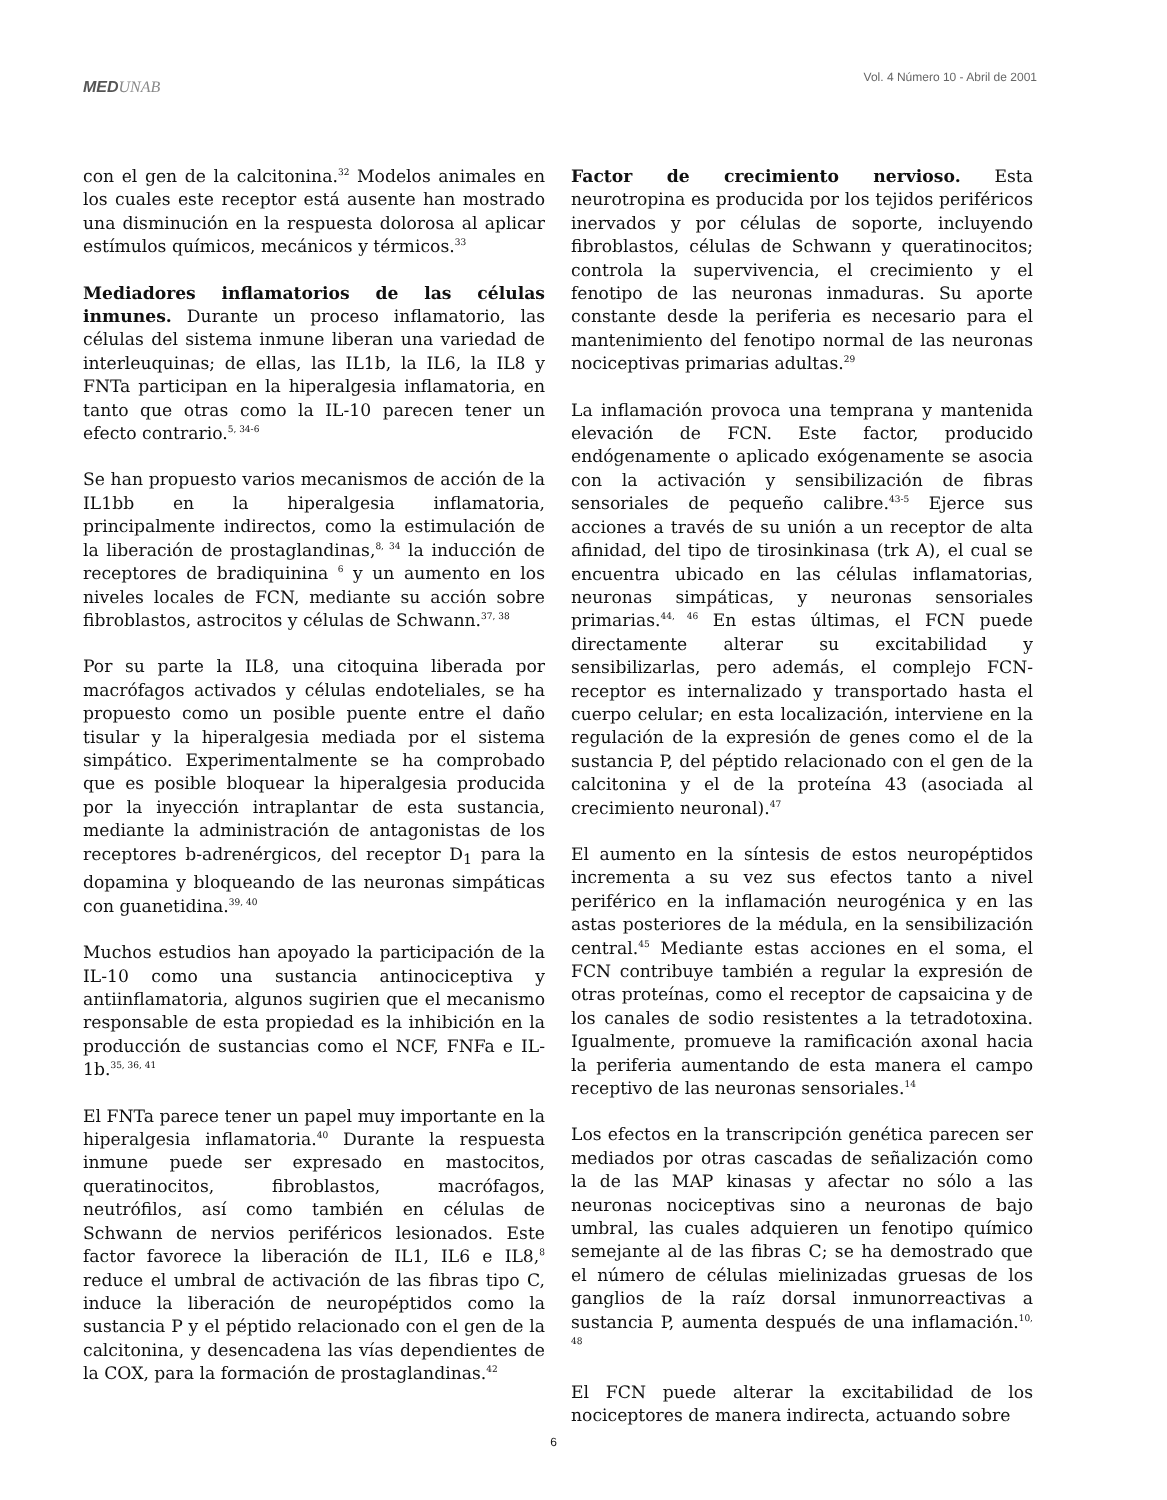MEDUNAB
Vol. 4 Número 10 - Abril de 2001
con el gen de la calcitonina.<sup>32</sup> Modelos animales en los cuales este receptor está ausente han mostrado una disminución en la respuesta dolorosa al aplicar estímulos químicos, mecánicos y térmicos.<sup>33</sup>
Mediadores inflamatorios de las células inmunes. Durante un proceso inflamatorio, las células del sistema inmune liberan una variedad de interleuquinas; de ellas, las IL1b, la IL6, la IL8 y FNTa participan en la hiperalgesia inflamatoria, en tanto que otras como la IL-10 parecen tener un efecto contrario.<sup>5, 34-6</sup>
Se han propuesto varios mecanismos de acción de la IL1bb en la hiperalgesia inflamatoria, principalmente indirectos, como la estimulación de la liberación de prostaglandinas,<sup>8, 34</sup> la inducción de receptores de bradiquinina <sup>6</sup> y un aumento en los niveles locales de FCN, mediante su acción sobre fibroblastos, astrocitos y células de Schwann.<sup>37, 38</sup>
Por su parte la IL8, una citoquina liberada por macrófagos activados y células endoteliales, se ha propuesto como un posible puente entre el daño tisular y la hiperalgesia mediada por el sistema simpático. Experimentalmente se ha comprobado que es posible bloquear la hiperalgesia producida por la inyección intraplantar de esta sustancia, mediante la administración de antagonistas de los receptores b-adrenérgicos, del receptor D<sub>1</sub> para la dopamina y bloqueando de las neuronas simpáticas con guanetidina.<sup>39, 40</sup>
Muchos estudios han apoyado la participación de la IL-10 como una sustancia antinociceptiva y antiinflamatoria, algunos sugirien que el mecanismo responsable de esta propiedad es la inhibición en la producción de sustancias como el NCF, FNFa e IL-1b.<sup>35, 36, 41</sup>
El FNTa parece tener un papel muy importante en la hiperalgesia inflamatoria.<sup>40</sup> Durante la respuesta inmune puede ser expresado en mastocitos, queratinocitos, fibroblastos, macrófagos, neutrófilos, así como también en células de Schwann de nervios periféricos lesionados. Este factor favorece la liberación de IL1, IL6 e IL8,<sup>8</sup> reduce el umbral de activación de las fibras tipo C, induce la liberación de neuropéptidos como la sustancia P y el péptido relacionado con el gen de la calcitonina, y desencadena las vías dependientes de la COX, para la formación de prostaglandinas.<sup>42</sup>
Factor de crecimiento nervioso. Esta neurotropina es producida por los tejidos periféricos inervados y por células de soporte, incluyendo fibroblastos, células de Schwann y queratinocitos; controla la supervivencia, el crecimiento y el fenotipo de las neuronas inmaduras. Su aporte constante desde la periferia es necesario para el mantenimiento del fenotipo normal de las neuronas nociceptivas primarias adultas.<sup>29</sup>
La inflamación provoca una temprana y mantenida elevación de FCN. Este factor, producido endógenamente o aplicado exógenamente se asocia con la activación y sensibilización de fibras sensoriales de pequeño calibre.<sup>43-5</sup> Ejerce sus acciones a través de su unión a un receptor de alta afinidad, del tipo de tirosinkinasa (trk A), el cual se encuentra ubicado en las células inflamatorias, neuronas simpáticas, y neuronas sensoriales primarias.<sup>44, 46</sup> En estas últimas, el FCN puede directamente alterar su excitabilidad y sensibilizarlas, pero además, el complejo FCN-receptor es internalizado y transportado hasta el cuerpo celular; en esta localización, interviene en la regulación de la expresión de genes como el de la sustancia P, del péptido relacionado con el gen de la calcitonina y el de la proteína 43 (asociada al crecimiento neuronal).<sup>47</sup>
El aumento en la síntesis de estos neuropéptidos incrementa a su vez sus efectos tanto a nivel periférico en la inflamación neurogénica y en las astas posteriores de la médula, en la sensibilización central.<sup>45</sup> Mediante estas acciones en el soma, el FCN contribuye también a regular la expresión de otras proteínas, como el receptor de capsaicina y de los canales de sodio resistentes a la tetradotoxina. Igualmente, promueve la ramificación axonal hacia la periferia aumentando de esta manera el campo receptivo de las neuronas sensoriales.<sup>14</sup>
Los efectos en la transcripción genética parecen ser mediados por otras cascadas de señalización como la de las MAP kinasas y afectar no sólo a las neuronas nociceptivas sino a neuronas de bajo umbral, las cuales adquieren un fenotipo químico semejante al de las fibras C; se ha demostrado que el número de células mielinizadas gruesas de los ganglios de la raíz dorsal inmunorreactivas a sustancia P, aumenta después de una inflamación.<sup>10, 48</sup>
El FCN puede alterar la excitabilidad de los nociceptores de manera indirecta, actuando sobre
6